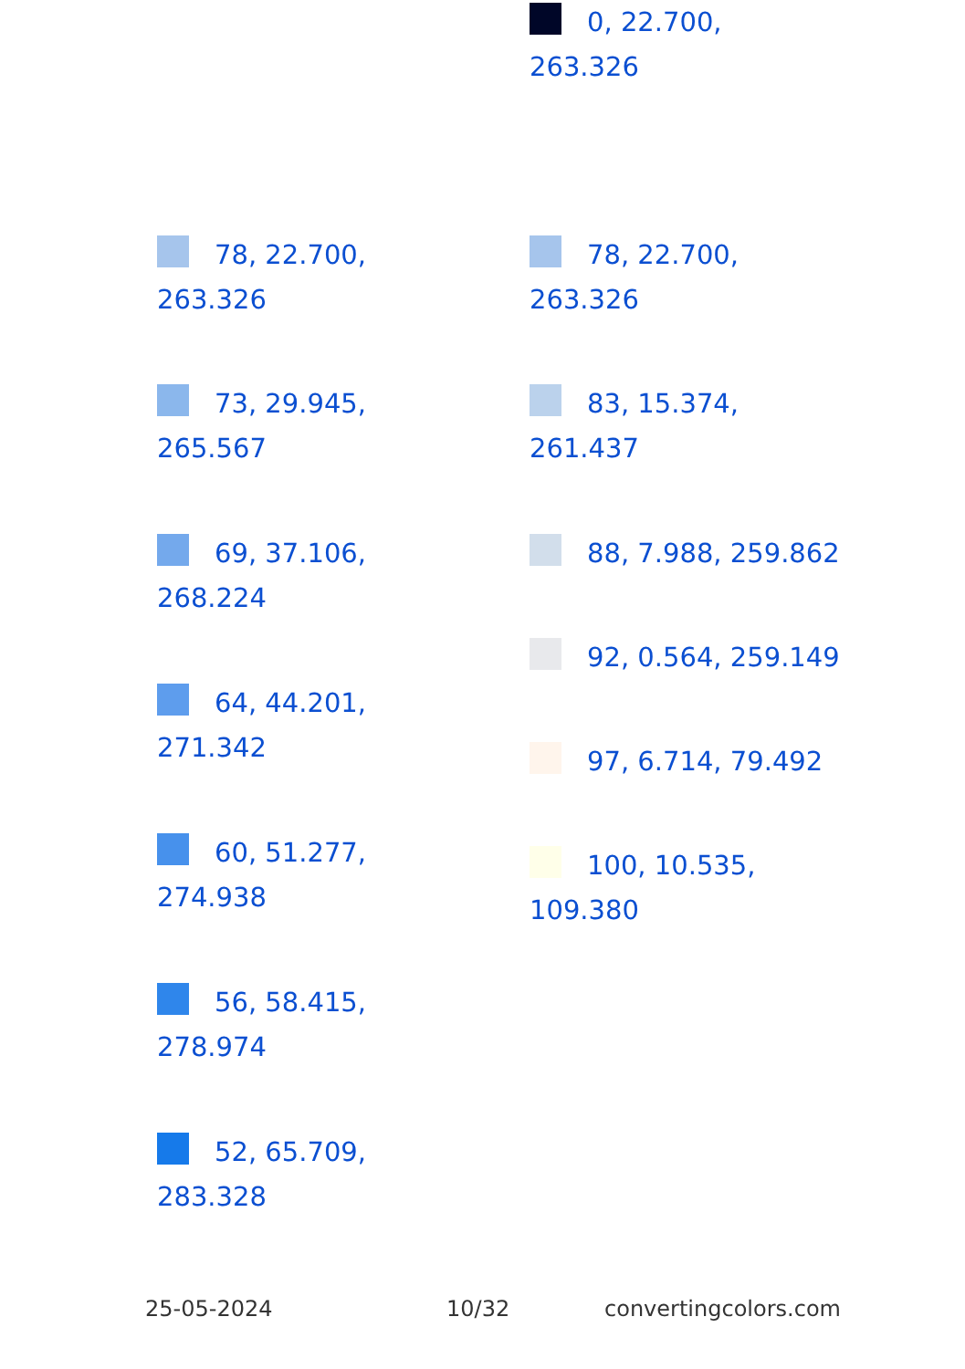78, 22.700, 263.326
73, 29.945, 265.567
69, 37.106, 268.224
64, 44.201, 271.342
60, 51.277, 274.938
56, 58.415, 278.974
52, 65.709, 283.328
0, 22.700, 263.326
78, 22.700, 263.326
83, 15.374, 261.437
88, 7.988, 259.862
92, 0.564, 259.149
97, 6.714, 79.492
100, 10.535, 109.380
25-05-2024 10/32 convertingcolors.com